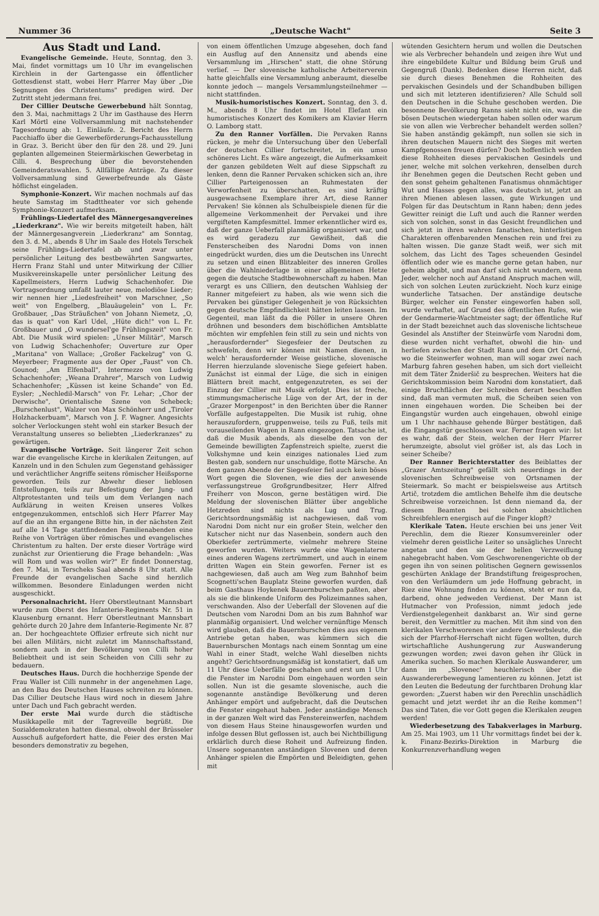Nummer 36 „Deutsche Wacht" Seite 3
Aus Stadt und Land.
Evangelische Gemeinde. Heute, Sonntag, den 3. Mai, findet vormittags um 10 Uhr im evangelischen Kirchlein in der Gartengasse ein öffentlicher Gottesdienst statt, wobei Herr Pfarrer May über „Die Segnungen des Christentums" predigen wird. Der Zutritt steht jedermann frei.
Der Cillier Deutsche Gewerbebund hält Sonntag, den 3. Mai, nachmittags 2 Uhr im Gasthause des Herrn Karl Mörtl eine Vollversammlung mit nachstehender Tagesordnung ab: 1. Einläufe. 2. Bericht des Herrn Pacchiaffo über die Gewerbeförderungs-Fachausstellung in Graz. 3. Bericht über den für den 28. und 29. Juni geplanten allgemeinen Steiermärkischen Gewerbetag in Cilli. 4. Besprechung über die bevorstehenden Gemeinderatswahlen. 5. Allfällige Anträge. Zu dieser Vollversammlung sind Gewerbefreunde als Gäste höflichst eingeladen.
Symphonie-Konzert. Wir machen nochmals auf das heute Samstag im Stadttheater vor sich gehende Symphonie-Konzert aufmerksam.
Frühlings-Liedertafel des Männergesangvereines „Liederkranz". Wie wir bereits mitgeteilt haben, hält der Männergesangverein „Liederkranz" am Sonntag, den 3. d. M., abends 8 Uhr im Saale des Hotels Terschek seine Frühlings-Liedertafel ab und zwar unter persönlicher Leitung des bestbewährten Sangwartes, Herrn Franz Stahl und unter Mitwirkung der Cillier Musikvereinskapelle unter persönlicher Leitung des Kapellmeisters, Herrn Ludwig Schachenhofer. Die Vortragsordnung umfaßt lauter neue, melodiöse Lieder; wir nennen hier „Liedesfreiheit" von Marschner, „So weit" von Engelberg, „Blauäugelein" von L. Fr. Großbauer, „Das Sträußchen" von Johann Niemetz, „O, das is quat" von Karl Udel, „Hüte dich!" von L. Fr. Großbauer und „O wunderseI'ge Frühlingszeit" von Fr. Abt. Die Musik wird spielen: „Unser Militär", Marsch von Ludwig Schachenhofer; Ouverture zur Oper „Maritana" von Wallace; „Großer Fackelzug" von G. Meyerbeer; Fragmente aus der Oper „Faust" von Ch. Gounod; „Am Elfenball", Intermezzo von Ludwig Schachenhofer; „Weana Drahrer", Marsch von Ludwig Schachenhofer; „Küssen ist keine Schande" von Ed. Eysler; „Nechledil-Marsch" von Fr. Lehar; „Chor der Derwische", Orientalische Szene von Schebeck; „Burschenlust", Walzer von Max Schönherr und „Tiroler Holzhackerbuam", Marsch von J. F. Wagner. Angesichts solcher Verlockungen steht wohl ein starker Besuch der Veranstaltung unseres so beliebten „Liederkranzes" zu gewärtigen.
Evangelische Vorträge. Seit längerer Zeit schon war die evangelische Kirche in klerikalen Zeitungen, auf Kanzeln und in den Schulen zum Gegenstand gehässiger und verächtlicher Angriffe seitens römischer Heißsporne geworden. Teils zur Abwehr dieser lieblosen Entstellungen, teils zur Befestigung der Jung- und Altprotestanten und teils um dem Verlangen nach Aufklärung in weiten Kreisen unseres Volkes entgegenzukommen, entschloß sich Herr Pfarrer May auf die an ihn ergangene Bitte hin, in der nächsten Zeit auf alle 14 Tage stattfindenden Familienabenden eine Reihe von Vorträgen über römisches und evangelisches Christentum zu halten. Der erste dieser Vorträge wird zunächst zur Orientierung die Frage behandeln: „Was will Rom und was wollen wir?" Er findet Donnerstag, den 7. Mai, in Terscheks Saal abends 8 Uhr statt. Alle Freunde der evangelischen Sache sind herzlich willkommen. Besondere Einladungen werden nicht ausgeschickt.
Personalnachricht. Herr Oberstleutnant Mannsbart wurde zum Oberst des Infanterie-Regiments Nr. 51 in Klausenburg ernannt. Herr Oberstleutnant Mannsbart gehörte durch 20 Jahre dem Infanterie-Regimente Nr. 87 an. Der hochgeachtete Offizier erfreute sich nicht nur bei allen Militärs, nicht zuletzt im Mannschaftsstand, sondern auch in der Bevölkerung von Cilli hoher Beliebtheit und ist sein Scheiden von Cilli sehr zu bedauern.
Deutsches Haus. Durch die hochherzige Spende der Frau Waller ist Cilli nunmehr in der angenehmen Lage, an den Bau des Deutschen Hauses schreiten zu können. Das Cillier Deutsche Haus wird noch in diesem Jahre unter Dach und Fach gebracht werden.
Der erste Mai wurde durch die städtische Musikkapelle mit der Tagreveille begrüßt. Die Sozialdemokraten hatten diesmal, obwohl der Brüsseler Ausschuß aufgefordert hatte, die Feier des ersten Mai besonders demonstrativ zu begehen,
von einem öffentlichen Umzuge abgesehen, doch fand ein Ausflug auf den Annensitz und abends eine Versammlung im „Hirschen" statt, die ohne Störung verlief. — Der slovenische katholische Arbeiterverein hatte gleichfalls eine Versammlung anberaumt, dieselbe konnte jedoch — mangels Versammlungsteilnehmer — nicht stattfinden.
Musik-humoristisches Konzert. Sonntag, den 3. d. M., abends 8 Uhr findet im Hotel Elefant ein humoristisches Konzert des Komikers am Klavier Herrn O. Lamborg statt.
Zu den Ranner Vorfällen. Die Pervaken Ranns rücken, je mehr die Untersuchung über den Ueberfall der deutschen Cillier fortschreitet, in ein umso schöneres Licht. Es wäre angezeigt, die Aufmerksamkeit der ganzen gebildeten Welt auf diese Sippschaft zu lenken, denn die Ranner Pervaken schicken sich an, ihre Cillier Parteigenossen an Ruhmestaten der Verworfenheit zu überschatten, es sind kräftig ausgewachsene Exemplare ihrer Art, diese Ranner Pervaken! Sie können als Schulbeispiele dienen für die allgemeine Verkommenheit der Pervakei und ihre vergifteten Kampfesmittel. Immer erkenntlicher wird es, daß der ganze Ueberfall planmäßig organisiert war, und es wird geradezu zur Gewißheit, daß die Fensterscheiben des Narodni Doms von innen eingedrückt wurden, dies um die Deutschen ins Unrecht zu setzen und einen Blitzableiter des inneren Grolles über die Wahlniederlage in einer allgemeinen Hetze gegen die deutsche Stadtbewohnerschaft zu haben. Man verargt es uns Cilliern, den deutschen Wahlsieg der Ranner mitgefeiert zu haben, als wie wenn sich die Pervaken bei günstiger Gelegenheit je von Rücksichten gegen deutsche Empfindlichkeit hätten leiten lassen. Im Gegenteil, man läßt da die Pöller in unsere Ohren dröhnen und besonders dem bischöflichen Amtsblatte möchten wir empfehlen fein still zu sein und nichts von „herausfordernder" Siegesfeier der Deutschen zu schwefeln, denn wir können mit Namen dienen, in welch' herausfordernder Weise geistliche, slovenische Herren hierzulande slovenische Siege gefeiert haben. Zunächst ist einmal der Lüge, die sich in einigen Blättern breit macht, entgegenzutreten, es sei der Einzug der Cillier mit Musik erfolgt. Dies ist freche, stimmungsmacherische Lüge von der Art, der in der „Grazer Morgenpost" in den Berichten über die Ranner Vorfälle aufgestappelten. Die Musik ist ruhig, ohne herauszufordern, gruppenweise, teils zu Fuß, teils mit vorauseilenden Wagen in Rann eingezogen. Tatsache ist, daß die Musik abends, als dieselbe den von der Gemeinde bewilligten Zapfenstreich spielte, zuerst die Volkshymne und kein einziges nationales Lied zum Besten gab, sondern nur unschuldige, flotte Märsche. An dem ganzen Abende der Siegesfeier fiel auch kein böses Wort gegen die Slovenen, wie dies der anwesende verfassungstreue Großgrundbesitzer, Herr Alfred Freiherr von Moscon, gerne bestätigen wird. Die Meldung der slovenischen Blätter über angebliche Hetzreden sind nichts als Lug und Trug. Gerichtsordnungsmäßig ist nachgewiesen, daß vom Narodni Dom nicht nur ein großer Stein, welcher den Kutscher nicht nur das Nasenbein, sondern auch den Oberkiefer zertrümmerte, vielmehr mehrere Steine geworfen wurden. Weiters wurde eine Wagenlaterne eines anderen Wagens zertrümmert, und auch in einem dritten Wagen ein Stein geworfen. Ferner ist es nachgewiesen, daß auch am Weg zum Bahnhof beim Scognetti'schen Bauplatz Steine geworfen wurden, daß beim Gasthaus Hoykenek Bauernburschen paßten, aber als sie die blinkende Uniform des Polizeimannes sahen, verschwanden. Also der Ueberfall der Slovenen auf die Deutschen vom Narodni Dom an bis zum Bahnhof war planmäßig organisiert. Und welcher vernünftige Mensch wird glauben, daß die Bauernburschen dies aus eigenem Antriebe getan haben, was kümmern sich die Bauernburschen Montags nach einem Sonntag um eine Wahl in einer Stadt, welche Wahl dieselben nichts angeht? Gerichtsordnungsmäßig ist konstatiert, daß um 11 Uhr diese Ueberfälle geschahen und erst um 1 Uhr die Fenster im Narodni Dom eingehauen worden sein sollen. Nun ist die gesamte slovenische, auch die sogenannte anständige Bevölkerung und deren Anhänger empört und aufgebracht, daß die Deutschen die Fenster eingehaut haben. Jeder anständige Mensch in der ganzen Welt wird das Fenstereinwerfen, nachdem von diesem Haus Steine hinausgeworfen wurden und infolge dessen Blut geflossen ist, auch bei Nichtbilligung erklärlich durch diese Roheit und Aufreizung finden. Unsere sogenannten anständigen Slovenen und deren Anhänger spielen die Empörten und Beleidigten, gehen mit
wütenden Gesichtern herum und wollen die Deutschen wie als Verbrecher behandeln und zeigen ihre Wut und ihre eingebildete Kultur und Bildung beim Gruß und Gegengruß (Dank). Bedenken diese Herren nicht, daß sie durch dieses Benehmen die Rohheiten des pervakischen Gesindels und der Schandbuben billigen und sich mit letzteren identifizieren? Alle Schuld soll den Deutschen in die Schuhe geschoben werden. Die besonnene Bevölkerung Ranns sieht nicht ein, was die bösen Deutschen wiedergetan haben sollen oder warum sie von allen wie Verbrecher behandelt werden sollen? Sie haben anständig gekämpft, nun sollen sie sich in ihren deutschen Mauern nicht des Sieges mit werten Kampfgenossen freuen dürfen? Doch hoffentlich werden diese Rohheiten dieses pervakischen Gesindels und jener, welche mit solchen verkehren, denselben durch ihr Benehmen gegen die Deutschen Recht geben und den sonst geheim gehaltenen Fanatismus ohnmächtiger Wut und Hasses gegen alles, was deutsch ist, jetzt an ihren Mienen ablesen lassen, gute Wirkungen und Folgen für das Deutschtum in Rann haben; denn jedes Gewitter reinigt die Luft und auch die Ranner werden sich von solchen, sonst in das Gesicht freundlichen und sich jetzt in ihren wahren fanatischen, hinterlistigen Charakteren offenbarenden Menschen rein und frei zu halten wissen. Die ganze Stadt weiß, wer sich mit solchem, das Licht des Tages scheuenden Gesindel öffentlich oder wie es manche gerne getan haben, nur geheim abgibt, und man darf sich nicht wundern, wenn Jeder, welcher noch auf Anstand Anspruch machen will, sich von solchen Leuten zurückzieht. Noch kurz einige wunderliche Tatsachen. Der anständige deutsche Bürger, welcher ein Fenster eingeworfen haben soll, wurde verhaftet, auf Grund des öffentlichen Rufes, wie der Gendarmerie-Wachtmeister sagt; der öffentliche Ruf in der Stadt bezeichnet auch das slovenische lichtscheue Gesindel als Anstifter der Steinwürfe vom Narodni dom, diese wurden nicht verhaftet, obwohl die hin- und herliefen zwischen der Stadt Rann und dem Ort Černé, wo die Steinwerfer wohnen, man will sogar zwei nach Marburg fahren gesehen haben, um sich dort vielleicht mit dem Täter Žnideršič zu besprechen. Weiters hat die Gerichtskommission beim Narodni dom konstatiert, daß einige Bruchflächen der Schreiben derart beschaffen sind, daß man vermuten muß, die Scheiben seien von innen eingehauen worden. Die Scheiben bei der Eingangstür wurden auch eingehauen, obwohl einige um 1 Uhr nachhause gehende Bürger bestätigen, daß die Eingangstür geschlossen war. Ferner fragen wir: Ist es wahr, daß der Stein, welchen der Herr Pfarrer herumzeigte, absolut viel größer ist, als das Loch in seiner Scheibe?
Der Ranner Berichterstatter des Beiblattes der „Grazer Amtszeitung" gefällt sich neuerdings in der slovenischen Schreibweise von Ortsnamen der Steiermark. So macht er beispielsweise aus Artitsch Artič, trotzdem die amtlichen Behelfe ihm die deutsche Schreibweise vorzeichnen. Ist denn niemand da, der diesem Beamten bei solchen absichtlichen Schreibfehlern energisch auf die Finger klopft?
Klerikale Taten. Heute erschien bei uns jener Veit Perechlin, dem die Riezer Konsumvereinler oder vielmehr deren geistliche Leiter so unsägliches Unrecht angetan und den sie der hellen Verzweiflung nahegebracht haben. Vom Geschworenengerichte ob der gegen ihn von seinen politischen Gegnern gewissenlos geschürten Anklage der Brandstiftung freigesprochen, von den Verläumdern um jede Hoffnung gebracht, in Riez eine Wohnung finden zu können, steht er nun da, darbend, ohne jedweden Verdienst. Der Mann ist Hutmacher von Profession, nimmt jedoch jede Verdienstgelegenheit dankbarst an. Wir sind gerne bereit, den Vermittler zu machen. Mit ihm sind von den klerikalen Verschworenen vier andere Gewerbsleute, die sich der Pfarrhof-Herrschaft nicht fügen wollten, durch wirtschaftliche Aushungerung zur Auswanderung gezwungen worden; zwei davon gehen ihr Glück in Amerika suchen. So machen Klerikale Auswanderer, um dann im „Slovenec" heuchlerisch über die Auswandererbewegung lamentieren zu können. Jetzt ist den Leuten die Bedeutung der furchtbaren Drohung klar geworden: „Zuerst haben wir den Perechlin unschädlich gemacht und jetzt werdet ihr an die Reihe kommen"! Das sind Taten, die vor Gott gegen die Klerikalen zeugen werden!
Wiederbesetzung des Tabakverlages in Marburg. Am 25. Mai 1903, um 11 Uhr vormittags findet bei der k. k. Finanz-Bezirks-Direktion in Marburg die Konkurrenzverhandlung wegen